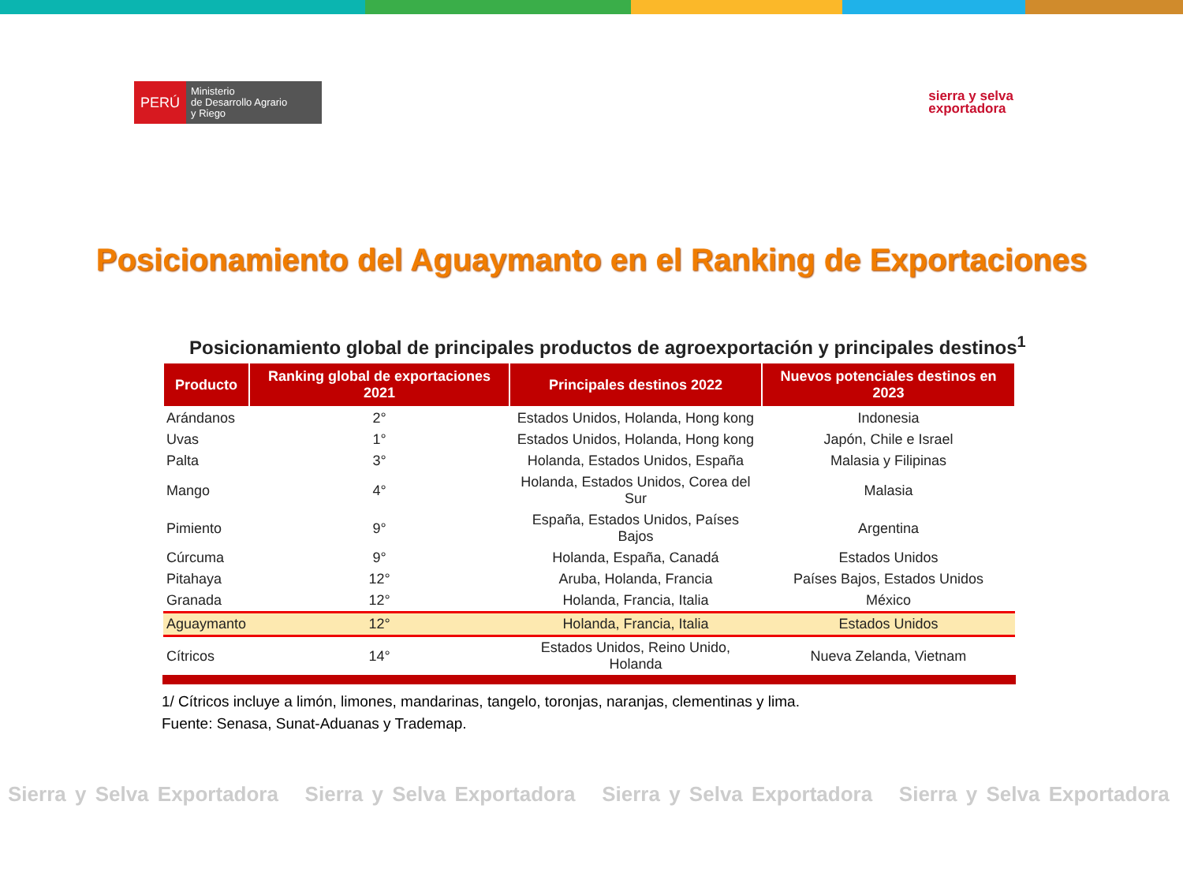PERÚ
Ministerio
de Desarrollo Agrario
y Riego
sierra y selva
exportadora
Posicionamiento del Aguaymanto en el Ranking de Exportaciones
Posicionamiento global de principales productos de agroexportación y principales destinos<sup>1</sup>
| Producto | Ranking global de exportaciones 2021 | Principales destinos 2022 | Nuevos potenciales destinos en 2023 |
| --- | --- | --- | --- |
| Arándanos | 2° | Estados Unidos, Holanda, Hong kong | Indonesia |
| Uvas | 1° | Estados Unidos, Holanda, Hong kong | Japón, Chile e Israel |
| Palta | 3° | Holanda, Estados Unidos, España | Malasia y Filipinas |
| Mango | 4° | Holanda, Estados Unidos, Corea del Sur | Malasia |
| Pimiento | 9° | España, Estados Unidos, Países Bajos | Argentina |
| Cúrcuma | 9° | Holanda, España, Canadá | Estados Unidos |
| Pitahaya | 12° | Aruba, Holanda, Francia | Países Bajos, Estados Unidos |
| Granada | 12° | Holanda, Francia, Italia | México |
| Aguaymanto | 12° | Holanda, Francia, Italia | Estados Unidos |
| Cítricos | 14° | Estados Unidos, Reino Unido, Holanda | Nueva Zelanda, Vietnam |
1/ Cítricos incluye a limón, limones, mandarinas, tangelo, toronjas, naranjas, clementinas y lima.
Fuente: Senasa, Sunat-Aduanas y Trademap.
Sierra y Selva Exportadora Sierra y Selva Exportadora Sierra y Selva Exportadora Sierra y Selva Exportadora